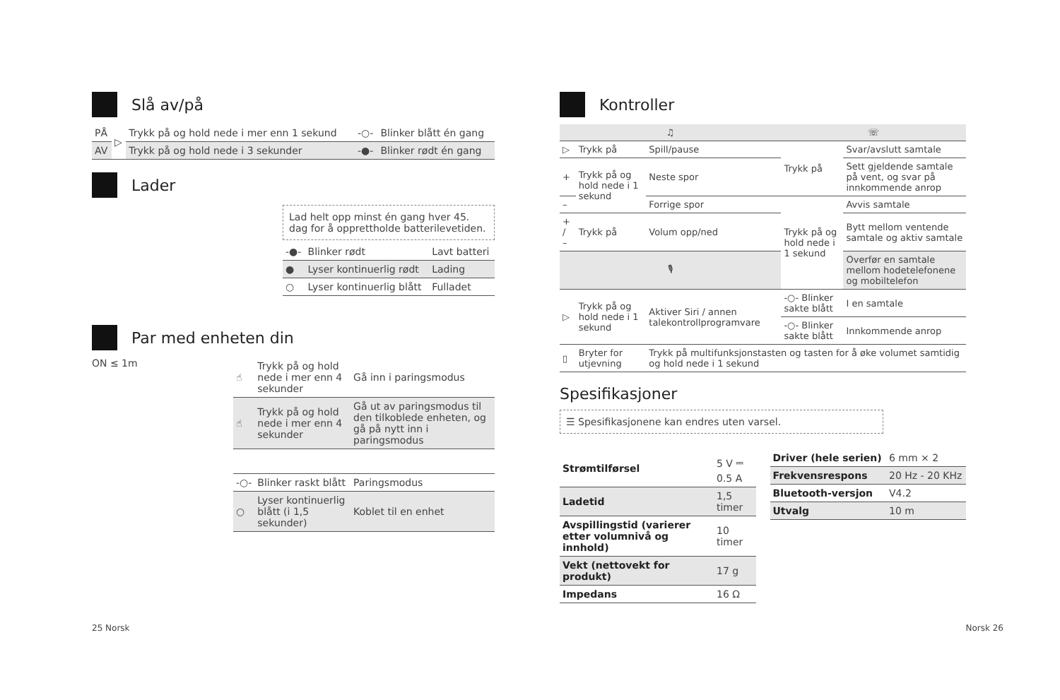Slå av/på
| PÅ | ▷ | Trykk på og hold nede i mer enn 1 sekund | -○- | Blinker blått én gang |
| AV | | Trykk på og hold nede i 3 sekunder | -●- | Blinker rødt én gang |
Lader
Lad helt opp minst én gang hver 45. dag for å opprettholde batterilevetiden.
| -●- | Blinker rødt | Lavt batteri |
| ● | Lyser kontinuerlig rødt | Lading |
| ○ | Lyser kontinuerlig blått | Fulladet |
Par med enheten din
ON ≤ 1m
| ☝ | Trykk på og hold nede i mer enn 4 sekunder | Gå inn i paringsmodus |
| ☝ | Trykk på og hold nede i mer enn 4 sekunder | Gå ut av paringsmodus til den tilkoblede enheten, og gå på nytt inn i paringsmodus |
| -○- | Blinker raskt blått | Paringsmodus |
| ○ | Lyser kontinuerlig blått (i 1,5 sekunder) | Koblet til en enhet |
Kontroller
| ♫ | | | ☏ | |
| ▷ | Trykk på | Spill/pause | Trykk på | Svar/avslutt samtale |
| + | Trykk på og hold nede i 1 sekund | Neste spor | | Sett gjeldende samtale på vent, og svar på innkommende anrop |
| – | | Forrige spor | Trykk på og hold nede i 1 sekund | Avvis samtale |
| + / – | Trykk på | Volum opp/ned | | Bytt mellom ventende samtale og aktiv samtale |
| 🎙 | | | | Overfør en samtale mellom hodetelefonene og mobiltelefon |
| ▷ | Trykk på og hold nede i 1 sekund | Aktiver Siri / annen talekontrollprogramvare | -○- Blinker sakte blått | I en samtale |
| | | | -○- Blinker sakte blått | Innkommende anrop |
| ▯ | Bryter for utjevning | Trykk på multifunksjonstasten og tasten for å øke volumet samtidig og hold nede i 1 sekund | | |
Spesifikasjoner
☰ Spesifikasjonene kan endres uten varsel.
| Strømtilførsel | 5 V ⎓ 0.5 A |
| Ladetid | 1,5 timer |
| Avspillingstid (varierer etter volumnivå og innhold) | 10 timer |
| Vekt (nettovekt for produkt) | 17 g |
| Impedans | 16 Ω |
| Driver (hele serien) | 6 mm × 2 |
| Frekvensrespons | 20 Hz - 20 KHz |
| Bluetooth-versjon | V4.2 |
| Utvalg | 10 m |
25 Norsk Norsk 26